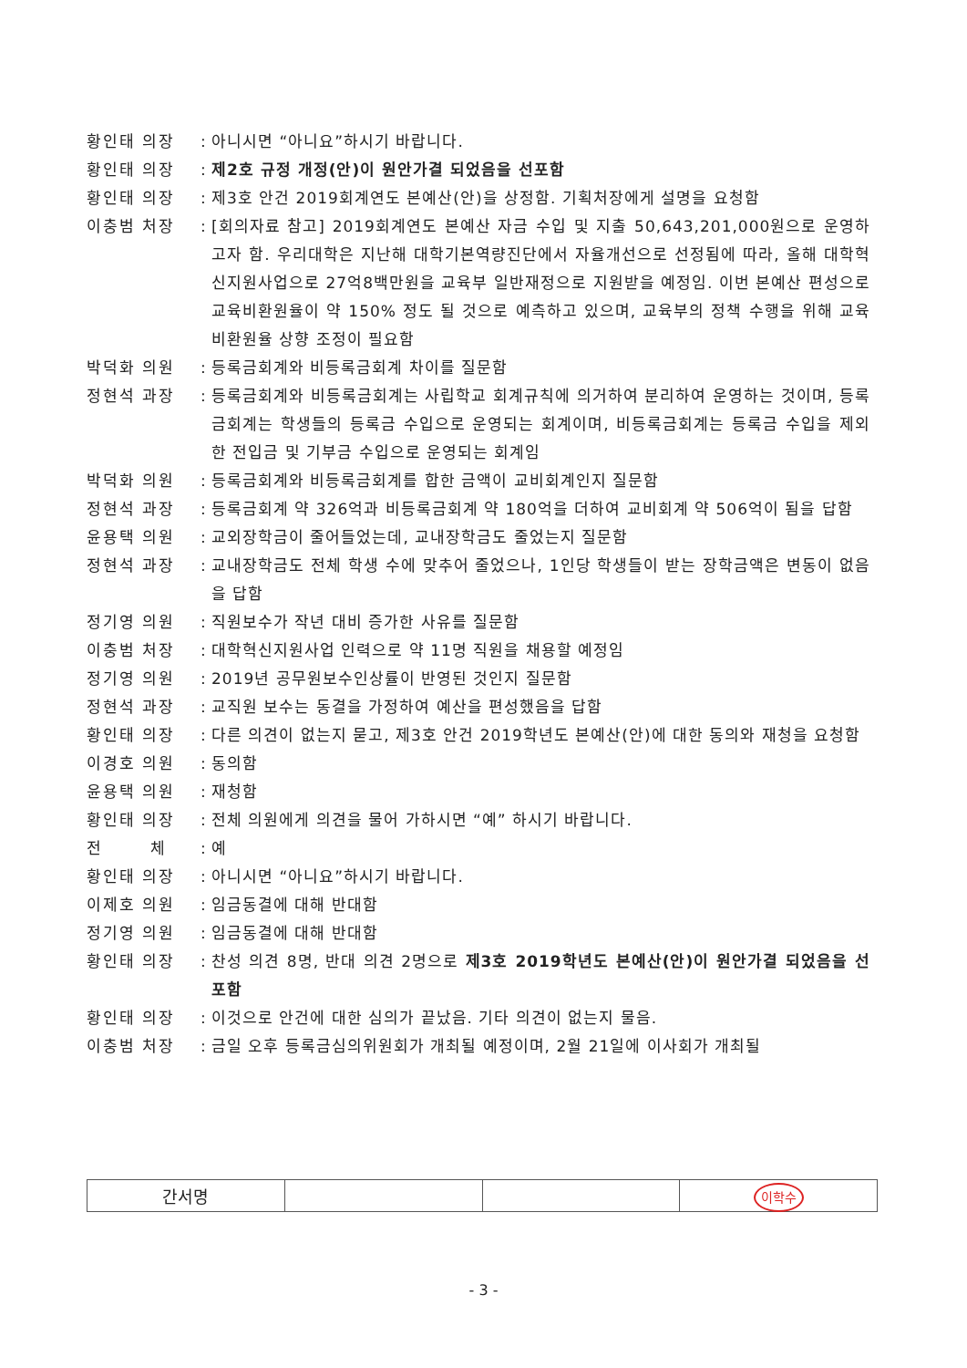황인태 의장 : 아니시면 “아니요”하시기 바랍니다.
황인태 의장 : 제2호 규정 개정(안)이 원안가결 되었음을 선포함
황인태 의장 : 제3호 안건 2019회계연도 본예산(안)을 상정함. 기획처장에게 설명을 요청함
이충범 처장 : [회의자료 참고] 2019회계연도 본예산 자금 수입 및 지출 50,643,201,000원으로 운영하고자 함. 우리대학은 지난해 대학기본역량진단에서 자율개선으로 선정됨에 따라, 올해 대학혁신지원사업으로 27억8백만원을 교육부 일반재정으로 지원받을 예정임. 이번 본예산 편성으로 교육비환원율이 약 150% 정도 될 것으로 예측하고 있으며, 교육부의 정책 수행을 위해 교육비환원율 상향 조정이 필요함
박덕화 의원 : 등록금회계와 비등록금회계 차이를 질문함
정현석 과장 : 등록금회계와 비등록금회계는 사립학교 회계규칙에 의거하여 분리하여 운영하는 것이며, 등록금회계는 학생들의 등록금 수입으로 운영되는 회계이며, 비등록금회계는 등록금 수입을 제외한 전입금 및 기부금 수입으로 운영되는 회계임
박덕화 의원 : 등록금회계와 비등록금회계를 합한 금액이 교비회계인지 질문함
정현석 과장 : 등록금회계 약 326억과 비등록금회계 약 180억을 더하여 교비회계 약 506억이 됨을 답함
윤용택 의원 : 교외장학금이 줄어들었는데, 교내장학금도 줄었는지 질문함
정현석 과장 : 교내장학금도 전체 학생 수에 맞추어 줄었으나, 1인당 학생들이 받는 장학금액은 변동이 없음을 답함
정기영 의원 : 직원보수가 작년 대비 증가한 사유를 질문함
이충범 처장 : 대학혁신지원사업 인력으로 약 11명 직원을 채용할 예정임
정기영 의원 : 2019년 공무원보수인상률이 반영된 것인지 질문함
정현석 과장 : 교직원 보수는 동결을 가정하여 예산을 편성했음을 답함
황인태 의장 : 다른 의견이 없는지 묻고, 제3호 안건 2019학년도 본예산(안)에 대한 동의와 재청을 요청함
이경호 의원 : 동의함
윤용택 의원 : 재청함
황인태 의장 : 전체 의원에게 의견을 물어 가하시면 “예” 하시기 바랍니다.
전 체 : 예
황인태 의장 : 아니시면 “아니요”하시기 바랍니다.
이제호 의원 : 임금동결에 대해 반대함
정기영 의원 : 임금동결에 대해 반대함
황인태 의장 : 찬성 의견 8명, 반대 의견 2명으로 제3호 2019학년도 본예산(안)이 원안가결 되었음을 선포함
황인태 의장 : 이것으로 안건에 대한 심의가 끝났음. 기타 의견이 없는지 물음.
이충범 처장 : 금일 오후 등록금심의위원회가 개최될 예정이며, 2월 21일에 이사회가 개최될
| 간서명 | | | 이학수 |
- 3 -